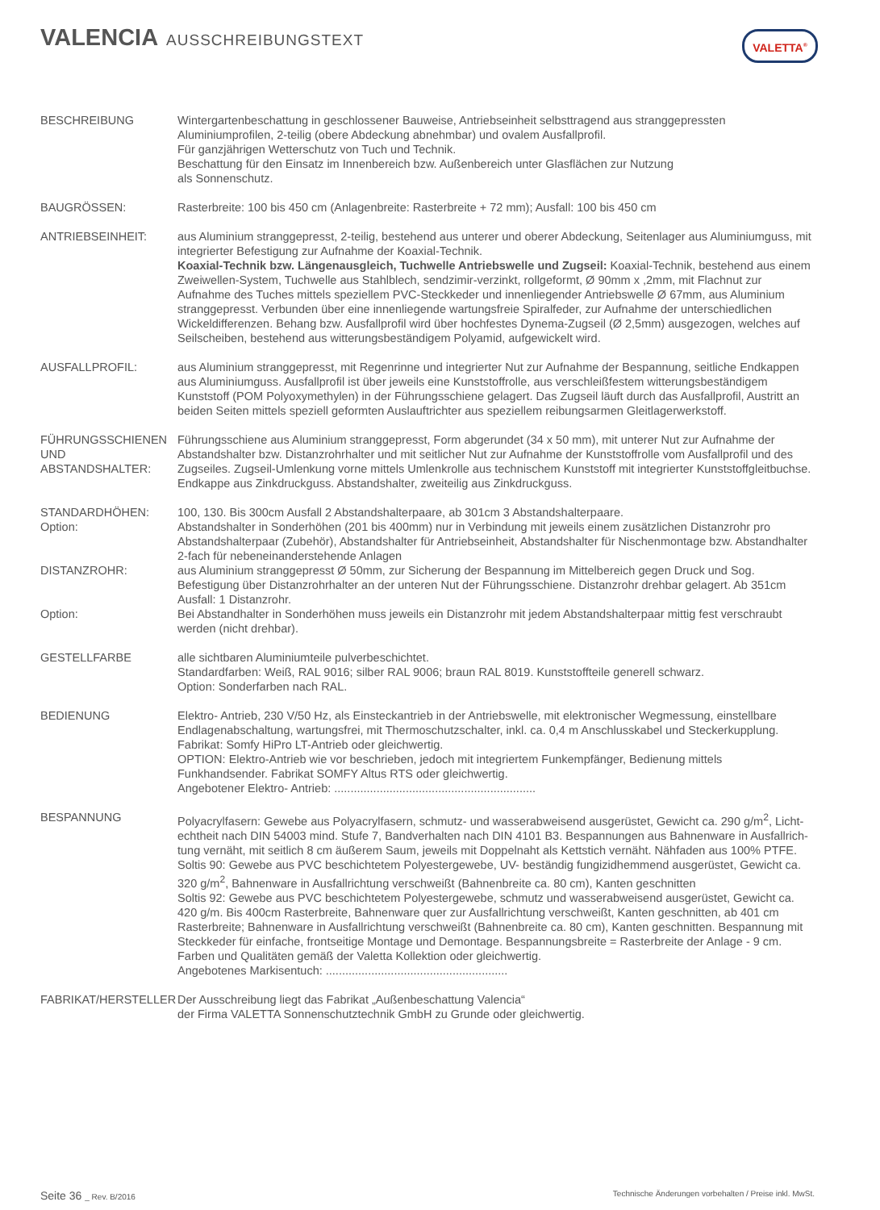VALENCIA AUSSCHREIBUNGSTEXT VALETTA<sup>®</sup>
BESCHREIBUNG Wintergartenbeschattung in geschlossener Bauweise, Antriebseinheit selbsttragend aus stranggepressten Aluminiumprofilen, 2-teilig (obere Abdeckung abnehmbar) und ovalem Ausfallprofil.
Für ganzjährigen Wetterschutz von Tuch und Technik.
Beschattung für den Einsatz im Innenbereich bzw. Außenbereich unter Glasflächen zur Nutzung
als Sonnenschutz.
BAUGRÖSSEN: Rasterbreite: 100 bis 450 cm (Anlagenbreite: Rasterbreite + 72 mm); Ausfall: 100 bis 450 cm
ANTRIEBSEINHEIT: aus Aluminium stranggepresst, 2-teilig, bestehend aus unterer und oberer Abdeckung, Seitenlager aus Aluminiumguss, mit integrierter Befestigung zur Aufnahme der Koaxial-Technik.
Koaxial-Technik bzw. Längenausgleich, Tuchwelle Antriebswelle und Zugseil: Koaxial-Technik, bestehend aus einem Zweiwellen-System, Tuchwelle aus Stahlblech, sendzimir-verzinkt, rollgeformt, Ø 90mm x ,2mm, mit Flachnut zur Aufnahme des Tuches mittels speziellem PVC-Steckkeder und innen­liegender Antriebswelle Ø 67mm, aus Aluminium stranggepresst. Verbunden über eine innenliegende wartungsfreie Spiralfeder, zur Aufnahme der unterschiedlichen Wickeldifferenzen. Behang bzw. Ausfall­profil wird über hochfestes Dynema-Zugseil (Ø 2,5mm) ausgezogen, welches auf Seilscheiben, bestehend aus witterungsbeständigem Polyamid, aufgewickelt wird.
AUSFALLPROFIL: aus Aluminium stranggepresst, mit Regenrinne und integrierter Nut zur Aufnahme der Bespannung, seitliche Endkappen aus Aluminiumguss. Ausfallprofil ist über jeweils eine Kunststoffrolle, aus verschleißfestem witterungsbeständigem Kunststoff (POM Polyoxymethylen) in der Führungsschiene gelagert. Das Zugseil läuft durch das Ausfallprofil, Austritt an beiden Seiten mittels speziell geformten Auslauftrichter aus speziellem reibungsarmen Gleitlagerwerkstoff.
FÜHRUNGSSCHIENEN
UND ABSTANDSHALTER:
Führungsschiene aus Aluminium stranggepresst, Form abgerundet (34 x 50 mm), mit unterer Nut zur Aufnahme der Abstandshalter bzw. Distanzrohrhalter und mit seitlicher Nut zur Aufnahme der Kunststoffrolle vom Ausfallprofil und des Zugseiles. Zugseil-Umlenkung vorne mittels Umlenkrolle aus technischem Kunststoff mit integrierter Kunststoffgleitbuchse. Endkappe aus Zinkdruckguss. Abstands­halter, zweiteilig aus Zinkdruckguss.
STANDARDHÖHEN:
Option:
100, 130. Bis 300cm Ausfall 2 Abstandshalterpaare, ab 301cm 3 Abstandshalterpaare.
Abstandshalter in Sonderhöhen (201 bis 400mm) nur in Verbindung mit jeweils einem zusätzlichen Distanzrohr pro Abstandshalterpaar (Zubehör), Abstandshalter für Antriebseinheit, Abstandshalter für Nischenmontage bzw. Abstandhalter 2-fach für nebeneinanderstehende Anlagen
DISTANZROHR: aus Aluminium stranggepresst Ø 50mm, zur Sicherung der Bespannung im Mittelbereich gegen Druck und Sog. Befestigung über Distanzrohrhalter an der unteren Nut der Führungsschiene. Distanzrohr drehbar gelagert. Ab 351cm Ausfall: 1 Distanzrohr.
Option: Bei Abstandhalter in Sonderhöhen muss jeweils ein Distanzrohr mit jedem Abstandshalterpaar mittig fest verschraubt werden (nicht drehbar).
GESTELLFARBE alle sichtbaren Aluminiumteile pulverbeschichtet.
Standardfarben: Weiß, RAL 9016; silber RAL 9006; braun RAL 8019. Kunststoffteile generell schwarz.
Option: Sonderfarben nach RAL.
BEDIENUNG Elektro- Antrieb, 230 V/50 Hz, als Einsteckantrieb in der Antriebswelle, mit elektronischer Wegmessung, einstellbare Endlagenabschaltung, wartungsfrei, mit Thermoschutzschalter, inkl. ca. 0,4 m Anschlusskabel und Steckerkupplung. Fabrikat: Somfy HiPro LT-Antrieb oder gleichwertig.
OPTION: Elektro-Antrieb wie vor beschrieben, jedoch mit integriertem Funkempfänger, Bedienung mittels Funkhandsender. Fabrikat SOMFY Altus RTS oder gleichwertig.
Angebotener Elektro- Antrieb: ..............................................................
BESPANNUNG Polyacrylfasern: Gewebe aus Polyacrylfasern, schmutz- und wasserabweisend ausgerüstet, Gewicht ca. 290 g/m<sup>2</sup>, Licht­echtheit nach DIN 54003 mind. Stufe 7, Bandverhalten nach DIN 4101 B3. Bespannungen aus Bahnenware in Ausfallrich­tung vernäht, mit seitlich 8 cm äußerem Saum, jeweils mit Doppelnaht als Kettstich vernäht. Nähfaden aus 100% PTFE.
Soltis 90: Gewebe aus PVC beschichtetem Polyestergewebe, UV- beständig fungizidhemmend ausgerüstet, Gewicht ca. 320 g/m<sup>2</sup>, Bahnenware in Ausfallrichtung verschweißt (Bahnenbreite ca. 80 cm), Kanten geschnitten
Soltis 92: Gewebe aus PVC beschichtetem Polyestergewebe, schmutz und wasserabweisend ausgerüstet, Gewicht ca. 420 g/m. Bis 400cm Rasterbreite, Bahnenware quer zur Ausfallrichtung verschweißt, Kanten geschnitten, ab 401 cm Raster­breite; Bahnenware in Ausfallrichtung verschweißt (Bahnenbreite ca. 80 cm), Kanten geschnitten. Bespannung mit Steck­keder für einfache, frontseitige Montage und Demontage. Bespannungsbreite = Rasterbreite der Anlage - 9 cm. Farben und Qualitäten gemäß der Valetta Kollektion oder gleichwertig.
Angebotenes Markisentuch: ........................................................
FABRIKAT/HERSTELLER Der Ausschreibung liegt das Fabrikat „Außenbeschattung Valencia“
der Firma VALETTA Sonnenschutztechnik GmbH zu Grunde oder gleichwertig.
Seite 36 _ Rev. B/2016 Technische Änderungen vorbehalten / Preise inkl. MwSt.